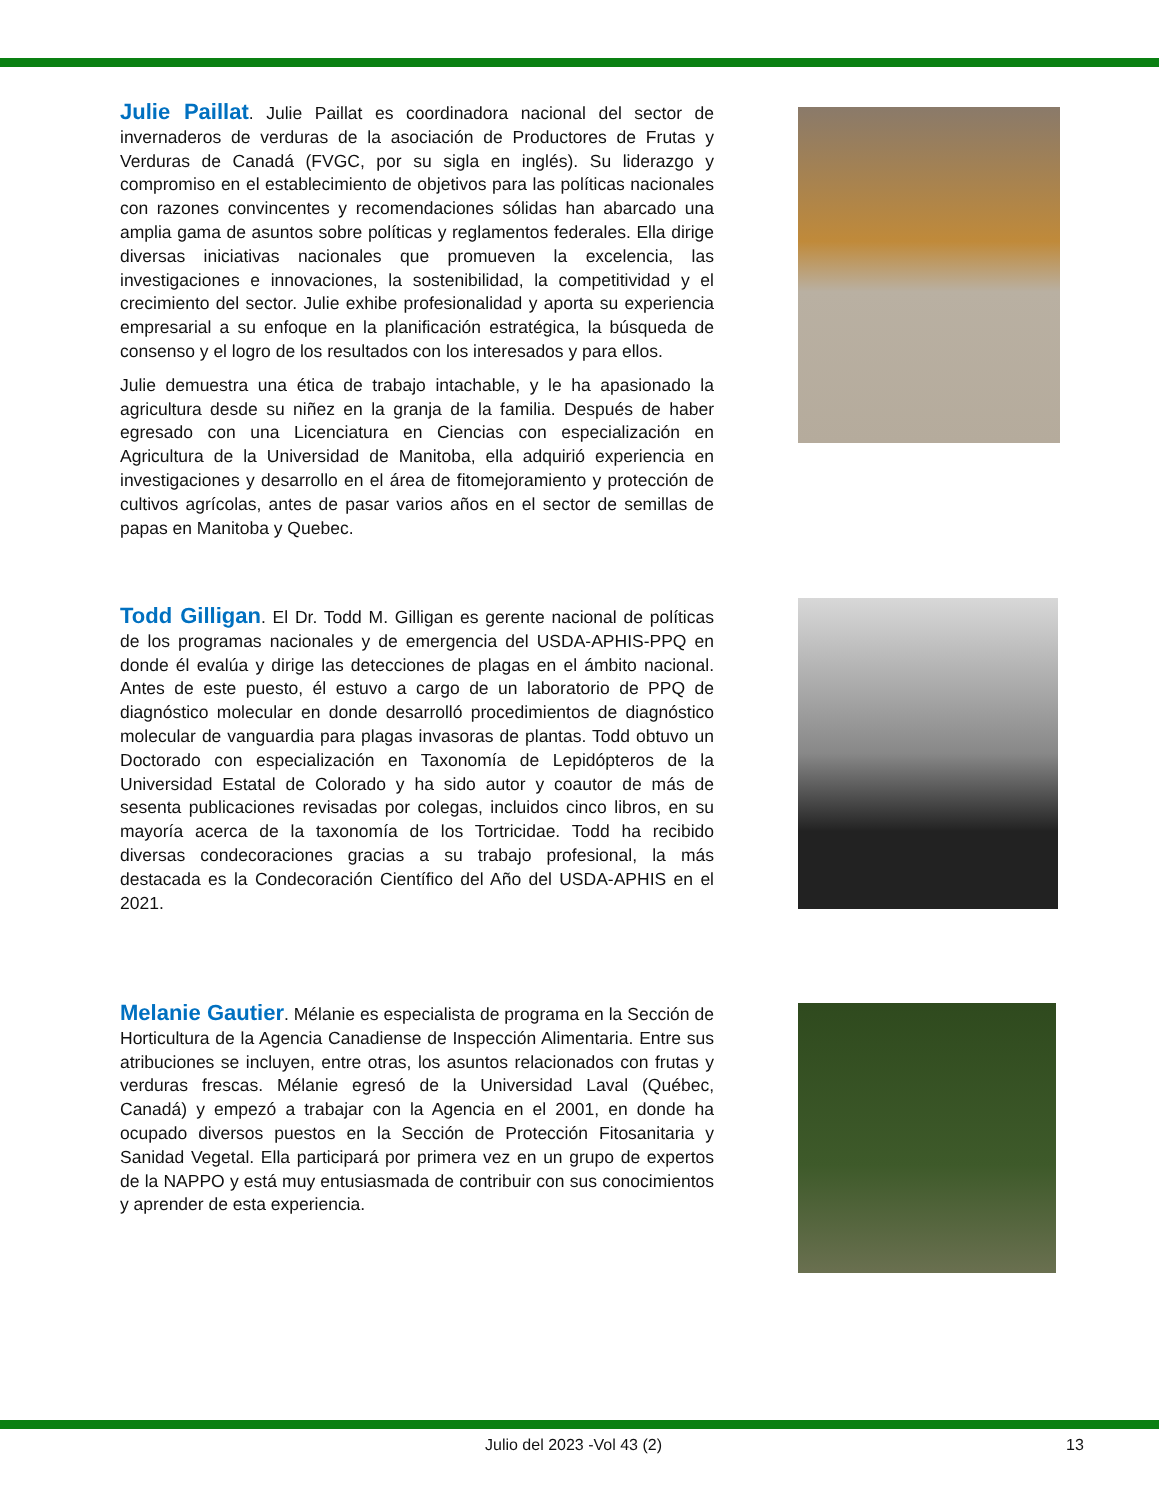Julie Paillat. Julie Paillat es coordinadora nacional del sector de invernaderos de verduras de la asociación de Productores de Frutas y Verduras de Canadá (FVGC, por su sigla en inglés). Su liderazgo y compromiso en el establecimiento de objetivos para las políticas nacionales con razones convincentes y recomendaciones sólidas han abarcado una amplia gama de asuntos sobre políticas y reglamentos federales. Ella dirige diversas iniciativas nacionales que promueven la excelencia, las investigaciones e innovaciones, la sostenibilidad, la competitividad y el crecimiento del sector. Julie exhibe profesionalidad y aporta su experiencia empresarial a su enfoque en la planificación estratégica, la búsqueda de consenso y el logro de los resultados con los interesados y para ellos.
Julie demuestra una ética de trabajo intachable, y le ha apasionado la agricultura desde su niñez en la granja de la familia. Después de haber egresado con una Licenciatura en Ciencias con especialización en Agricultura de la Universidad de Manitoba, ella adquirió experiencia en investigaciones y desarrollo en el área de fitomejoramiento y protección de cultivos agrícolas, antes de pasar varios años en el sector de semillas de papas en Manitoba y Quebec.
Todd Gilligan. El Dr. Todd M. Gilligan es gerente nacional de políticas de los programas nacionales y de emergencia del USDA-APHIS-PPQ en donde él evalúa y dirige las detecciones de plagas en el ámbito nacional. Antes de este puesto, él estuvo a cargo de un laboratorio de PPQ de diagnóstico molecular en donde desarrolló procedimientos de diagnóstico molecular de vanguardia para plagas invasoras de plantas. Todd obtuvo un Doctorado con especialización en Taxonomía de Lepidópteros de la Universidad Estatal de Colorado y ha sido autor y coautor de más de sesenta publicaciones revisadas por colegas, incluidos cinco libros, en su mayoría acerca de la taxonomía de los Tortricidae. Todd ha recibido diversas condecoraciones gracias a su trabajo profesional, la más destacada es la Condecoración Científico del Año del USDA-APHIS en el 2021.
Melanie Gautier. Mélanie es especialista de programa en la Sección de Horticultura de la Agencia Canadiense de Inspección Alimentaria. Entre sus atribuciones se incluyen, entre otras, los asuntos relacionados con frutas y verduras frescas. Mélanie egresó de la Universidad Laval (Québec, Canadá) y empezó a trabajar con la Agencia en el 2001, en donde ha ocupado diversos puestos en la Sección de Protección Fitosanitaria y Sanidad Vegetal. Ella participará por primera vez en un grupo de expertos de la NAPPO y está muy entusiasmada de contribuir con sus conocimientos y aprender de esta experiencia.
Julio del 2023 -Vol 43 (2) 13